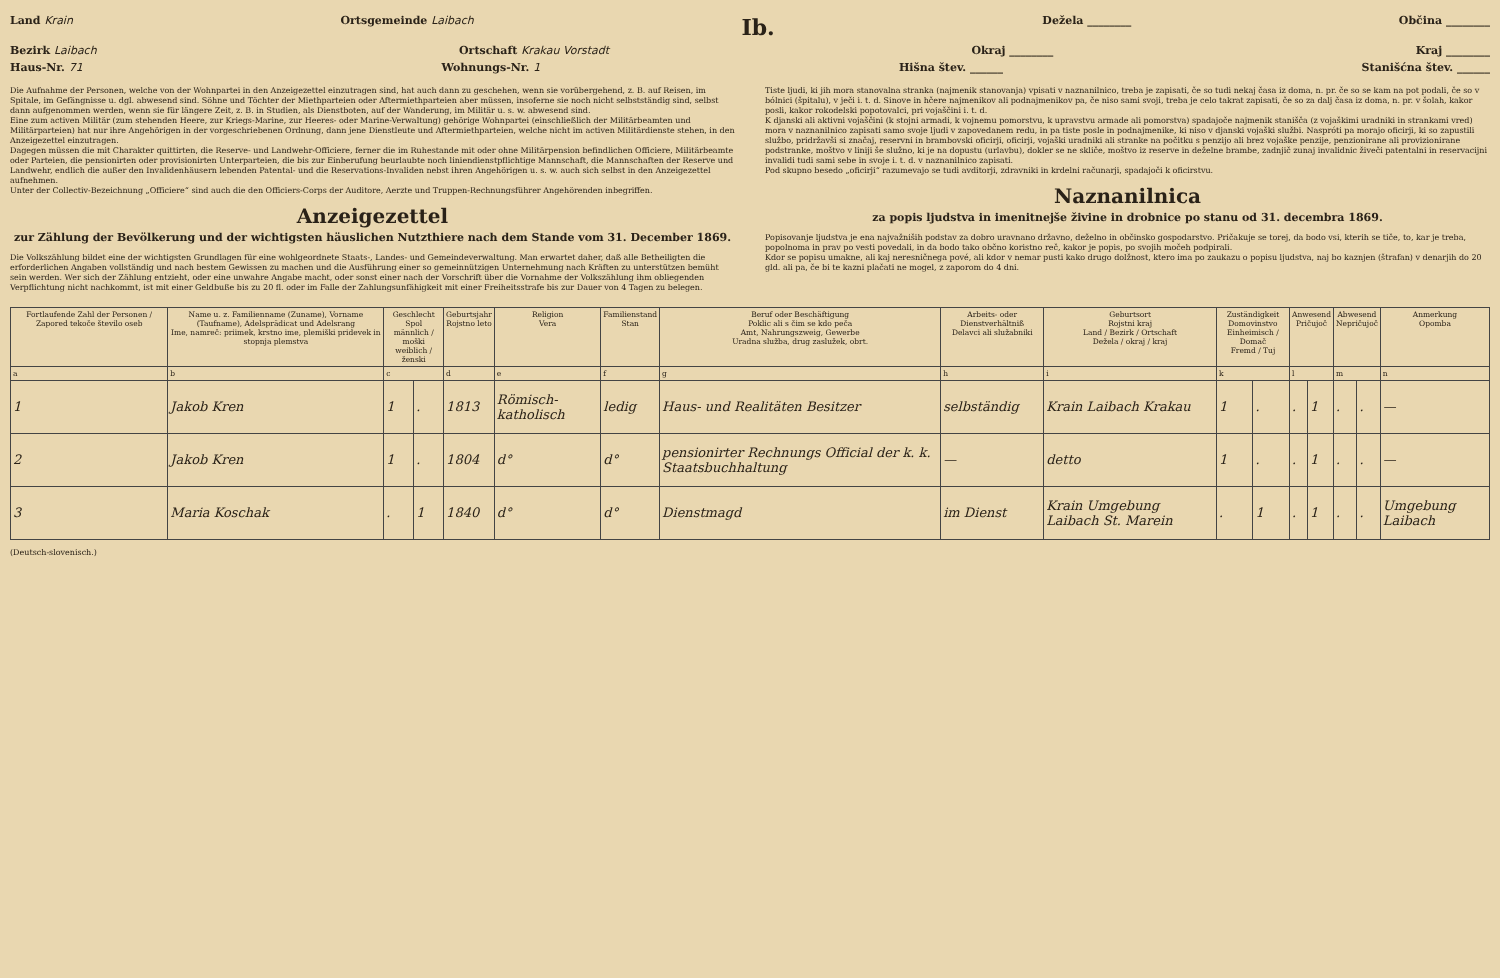Land Krain Ortsgemeinde Laibach Ib. Dežela ________ Občina ________
Bezirk Laibach Ortschaft Krakau Vorstadt Okraj ________ Kraj ________
Haus-Nr. 71 Wohnungs-Nr. 1 Hišna štev. ______ Stanišćna štev. ______
Die Aufnahme der Personen, welche von der Wohnpartei in den Anzeigezettel einzutragen sind, hat auch dann zu geschehen, wenn sie vorübergehend, z. B. auf Reisen, im Spitale, im Gefängnisse u. dgl. abwesend sind. Söhne und Töchter der Miethparteien oder Aftermiethparteien aber müssen, insoferne sie noch nicht selbstständig sind, selbst dann aufgenommen werden, wenn sie für längere Zeit, z. B. in Studien, als Dienstboten, auf der Wanderung, im Militär u. s. w. abwesend sind.
Eine zum activen Militär (zum stehenden Heere, zur Kriegs-Marine, zur Heeres- oder Marine-Verwaltung) gehörige Wohnpartei (einschließlich der Militärbeamten und Militärparteien) hat nur ihre Angehörigen in der vorgeschriebenen Ordnung, dann jene Dienstleute und Aftermiethparteien, welche nicht im activen Militärdienste stehen, in den Anzeigezettel einzutragen.
Dagegen müssen die mit Charakter quittirten, die Reserve- und Landwehr-Officiere, ferner die im Ruhestande mit oder ohne Militärpension befindlichen Officiere, Militärbeamte oder Parteien, die pensionirten oder provisionirten Unterparteien, die bis zur Einberufung beurlaubte noch liniendienstpflichtige Mannschaft, die Mannschaften der Reserve und Landwehr, endlich die außer den Invalidenhäusern lebenden Patental- und die Reservations-Invaliden nebst ihren Angehörigen u. s. w. auch sich selbst in den Anzeigezettel aufnehmen.
Unter der Collectiv-Bezeichnung „Officiere“ sind auch die den Officiers-Corps der Auditore, Aerzte und Truppen-Rechnungsführer Angehörenden inbegriffen.
Anzeigezettel
zur Zählung der Bevölkerung und der wichtigsten häuslichen Nutzthiere nach dem Stande vom 31. December 1869.
Die Volkszählung bildet eine der wichtigsten Grundlagen für eine wohlgeordnete Staats-, Landes- und Gemeindeverwaltung. Man erwartet daher, daß alle Betheiligten die erforderlichen Angaben vollständig und nach bestem Gewissen zu machen und die Ausführung einer so gemeinnützigen Unternehmung nach Kräften zu unterstützen bemüht sein werden. Wer sich der Zählung entzieht, oder eine unwahre Angabe macht, oder sonst einer nach der Vorschrift über die Vornahme der Volkszählung ihm obliegenden Verpflichtung nicht nachkommt, ist mit einer Geldbuße bis zu 20 fl. oder im Falle der Zahlungsunfähigkeit mit einer Freiheitsstrafe bis zur Dauer von 4 Tagen zu belegen.
Tiste ljudi, ki jih mora stanovalna stranka (najmenik stanovanja) vpisati v naznanilnico, treba je zapisati, če so tudi nekaj časa iz doma, n. pr. če so se kam na pot podali, če so v bólnici (špitalu), v ječi i. t. d. Sinove in hčere najmenikov ali podnajmenikov pa, če niso sami svoji, treba je celo takrat zapisati, če so za dalj časa iz doma, n. pr. v šolah, kakor posli, kakor rokodelski popotovalci, pri vojaščini i. t. d.
K djanski ali aktivni vojaščini (k stojni armadi, k vojnemu pomorstvu, k upravstvu armade ali pomorstva) spadajoče najmenik stanišča (z vojaškimi uradniki in strankami vred) mora v naznanilnico zapisati samo svoje ljudi v zapovedanem redu, in pa tiste posle in podnajmenike, ki niso v djanski vojaški službi. Naspróti pa morajo oficirji, ki so zapustili službo, pridržavši si značaj, reservni in brambovski oficirji, oficirji, vojaški uradniki ali stranke na počitku s penzijo ali brez vojaške penzije, penzionirane ali provizionirane podstranke, moštvo v liniji še služno, ki je na dopustu (urlavbu), dokler se ne skliče, moštvo iz reserve in deželne brambe, zadnjič zunaj invalidnic živeči patentalni in reservacijni invalidi tudi sami sebe in svoje i. t. d. v naznanilnico zapisati.
Pod skupno besedo „oficirji“ razumevajo se tudi avditorji, zdravniki in krdelni računarji, spadajoči k oficirstvu.
Naznanilnica
za popis ljudstva in imenitnejše živine in drobnice po stanu od 31. decembra 1869.
Popisovanje ljudstva je ena najvažniših podstav za dobro uravnano državno, deželno in občinsko gospodarstvo. Pričakuje se torej, da bodo vsi, kterih se tiče, to, kar je treba, popolnoma in prav po vesti povedali, in da bodo tako občno koristno reč, kakor je popis, po svojih močeh podpirali.
Kdor se popisu umakne, ali kaj neresničnega pové, ali kdor v nemar pusti kako drugo dolžnost, ktero ima po zaukazu o popisu ljudstva, naj bo kaznjen (štrafan) v denarjih do 20 gld. ali pa, če bi te kazni plačati ne mogel, z zaporom do 4 dni.
| Fortlaufende Zahl der Personen / Zapored tekoče število oseb | Name u. z. Familienname (Zuname), Vorname (Taufname), Adelsprädicat und Adelsrang Ime, namreč: priimek, krstno ime, plemiški pridevek in stopnja plemstva | Geschlecht Spol männlich / moški weiblich / ženski | | Geburtsjahr Rojstno leto | Religion Vera | Familienstand Stan | Beruf oder Beschäftigung Poklic ali s čim se kdo peča Amt, Nahrungszweig, Gewerbe Uradna služba, drug zaslužek, obrt. | Arbeits- oder Dienstverhältniß Delavci ali služabniki | Geburtsort Rojstni kraj Land / Bezirk / Ortschaft Dežela / okraj / kraj | Zuständigkeit Domovinstvo Einheimisch / Domač Fremd / Tuj | | Anwesend Pričujoč | | Abwesend Nepričujoč | | Anmerkung Opomba |
| --- | --- | --- | --- | --- | --- | --- | --- | --- | --- | --- | --- | --- | --- | --- | --- | --- |
| a | b | c | | d | e | f | g | h | i | k | | l | | m | | n |
| 1 | Jakob Kren | 1 | . | 1813 | Römisch-katholisch | ledig | Haus- und Realitäten Besitzer | selbständig | Krain Laibach Krakau | 1 | . | . | 1 | . | . | — |
| 2 | Jakob Kren | 1 | . | 1804 | d° | d° | pensionirter Rechnungs Official der k. k. Staatsbuchhaltung | — | detto | 1 | . | . | 1 | . | . | — |
| 3 | Maria Koschak | . | 1 | 1840 | d° | d° | Dienstmagd | im Dienst | Krain Umgebung Laibach St. Marein | . | 1 | . | 1 | . | . | Umgebung Laibach |
(Deutsch-slovenisch.)